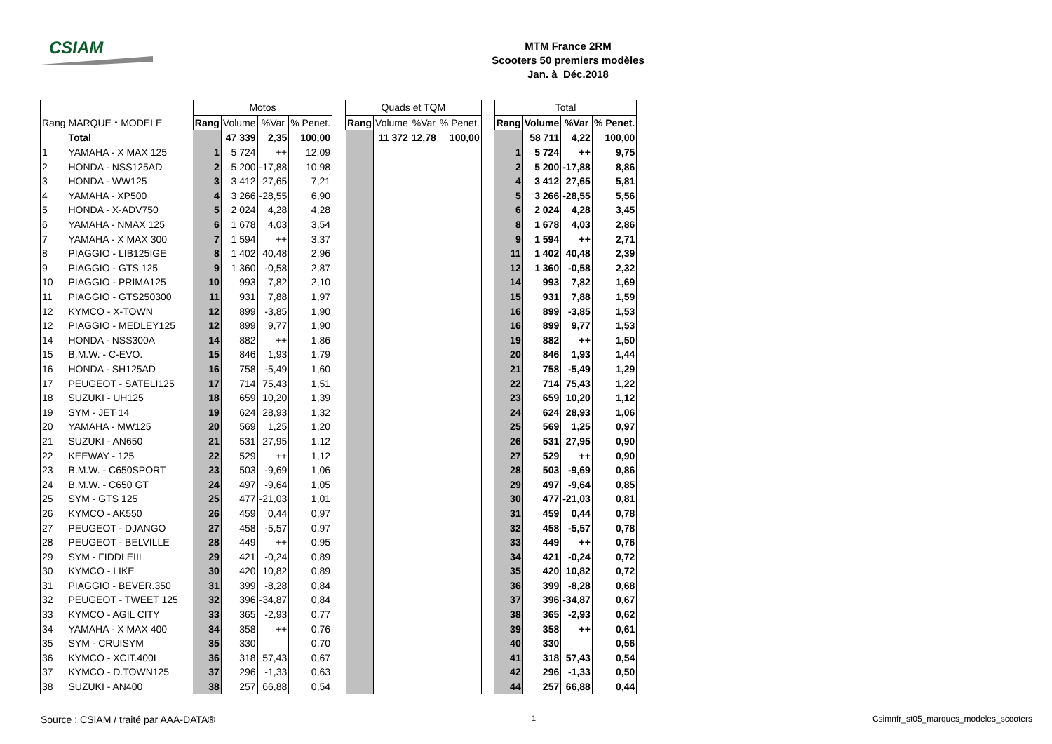CSIAM
MTM France 2RM
Scooters 50 premiers modèles
Jan. à Déc.2018
| | | | Motos | | | | | Quads et TQM | | | | | Total | | | |
| Rang | MARQUE * MODELE | | Rang | Volume | %Var | % Penet. | | Rang | Volume | %Var | % Penet. | | Rang | Volume | %Var | % Penet. |
| | Total | | | 47 339 | 2,35 | 100,00 | | | 11 372 | 12,78 | 100,00 | | | 58 711 | 4,22 | 100,00 |
| 1 | YAMAHA - X MAX 125 | | 1 | 5 724 | ++ | 12,09 | | | | | | | 1 | 5 724 | ++ | 9,75 |
| 2 | HONDA - NSS125AD | | 2 | 5 200 | -17,88 | 10,98 | | | | | | | 2 | 5 200 | -17,88 | 8,86 |
| 3 | HONDA - WW125 | | 3 | 3 412 | 27,65 | 7,21 | | | | | | | 4 | 3 412 | 27,65 | 5,81 |
| 4 | YAMAHA - XP500 | | 4 | 3 266 | -28,55 | 6,90 | | | | | | | 5 | 3 266 | -28,55 | 5,56 |
| 5 | HONDA - X-ADV750 | | 5 | 2 024 | 4,28 | 4,28 | | | | | | | 6 | 2 024 | 4,28 | 3,45 |
| 6 | YAMAHA - NMAX 125 | | 6 | 1 678 | 4,03 | 3,54 | | | | | | | 8 | 1 678 | 4,03 | 2,86 |
| 7 | YAMAHA - X MAX 300 | | 7 | 1 594 | ++ | 3,37 | | | | | | | 9 | 1 594 | ++ | 2,71 |
| 8 | PIAGGIO - LIB125IGE | | 8 | 1 402 | 40,48 | 2,96 | | | | | | | 11 | 1 402 | 40,48 | 2,39 |
| 9 | PIAGGIO - GTS 125 | | 9 | 1 360 | -0,58 | 2,87 | | | | | | | 12 | 1 360 | -0,58 | 2,32 |
| 10 | PIAGGIO - PRIMA125 | | 10 | 993 | 7,82 | 2,10 | | | | | | | 14 | 993 | 7,82 | 1,69 |
| 11 | PIAGGIO - GTS250300 | | 11 | 931 | 7,88 | 1,97 | | | | | | | 15 | 931 | 7,88 | 1,59 |
| 12 | KYMCO - X-TOWN | | 12 | 899 | -3,85 | 1,90 | | | | | | | 16 | 899 | -3,85 | 1,53 |
| 12 | PIAGGIO - MEDLEY125 | | 12 | 899 | 9,77 | 1,90 | | | | | | | 16 | 899 | 9,77 | 1,53 |
| 14 | HONDA - NSS300A | | 14 | 882 | ++ | 1,86 | | | | | | | 19 | 882 | ++ | 1,50 |
| 15 | B.M.W. - C-EVO. | | 15 | 846 | 1,93 | 1,79 | | | | | | | 20 | 846 | 1,93 | 1,44 |
| 16 | HONDA - SH125AD | | 16 | 758 | -5,49 | 1,60 | | | | | | | 21 | 758 | -5,49 | 1,29 |
| 17 | PEUGEOT - SATELI125 | | 17 | 714 | 75,43 | 1,51 | | | | | | | 22 | 714 | 75,43 | 1,22 |
| 18 | SUZUKI - UH125 | | 18 | 659 | 10,20 | 1,39 | | | | | | | 23 | 659 | 10,20 | 1,12 |
| 19 | SYM - JET 14 | | 19 | 624 | 28,93 | 1,32 | | | | | | | 24 | 624 | 28,93 | 1,06 |
| 20 | YAMAHA - MW125 | | 20 | 569 | 1,25 | 1,20 | | | | | | | 25 | 569 | 1,25 | 0,97 |
| 21 | SUZUKI - AN650 | | 21 | 531 | 27,95 | 1,12 | | | | | | | 26 | 531 | 27,95 | 0,90 |
| 22 | KEEWAY - 125 | | 22 | 529 | ++ | 1,12 | | | | | | | 27 | 529 | ++ | 0,90 |
| 23 | B.M.W. - C650SPORT | | 23 | 503 | -9,69 | 1,06 | | | | | | | 28 | 503 | -9,69 | 0,86 |
| 24 | B.M.W. - C650 GT | | 24 | 497 | -9,64 | 1,05 | | | | | | | 29 | 497 | -9,64 | 0,85 |
| 25 | SYM - GTS 125 | | 25 | 477 | -21,03 | 1,01 | | | | | | | 30 | 477 | -21,03 | 0,81 |
| 26 | KYMCO - AK550 | | 26 | 459 | 0,44 | 0,97 | | | | | | | 31 | 459 | 0,44 | 0,78 |
| 27 | PEUGEOT - DJANGO | | 27 | 458 | -5,57 | 0,97 | | | | | | | 32 | 458 | -5,57 | 0,78 |
| 28 | PEUGEOT - BELVILLE | | 28 | 449 | ++ | 0,95 | | | | | | | 33 | 449 | ++ | 0,76 |
| 29 | SYM - FIDDLEIII | | 29 | 421 | -0,24 | 0,89 | | | | | | | 34 | 421 | -0,24 | 0,72 |
| 30 | KYMCO - LIKE | | 30 | 420 | 10,82 | 0,89 | | | | | | | 35 | 420 | 10,82 | 0,72 |
| 31 | PIAGGIO - BEVER.350 | | 31 | 399 | -8,28 | 0,84 | | | | | | | 36 | 399 | -8,28 | 0,68 |
| 32 | PEUGEOT - TWEET 125 | | 32 | 396 | -34,87 | 0,84 | | | | | | | 37 | 396 | -34,87 | 0,67 |
| 33 | KYMCO - AGIL CITY | | 33 | 365 | -2,93 | 0,77 | | | | | | | 38 | 365 | -2,93 | 0,62 |
| 34 | YAMAHA - X MAX 400 | | 34 | 358 | ++ | 0,76 | | | | | | | 39 | 358 | ++ | 0,61 |
| 35 | SYM - CRUISYM | | 35 | 330 | | 0,70 | | | | | | | 40 | 330 | | 0,56 |
| 36 | KYMCO - XCIT.400I | | 36 | 318 | 57,43 | 0,67 | | | | | | | 41 | 318 | 57,43 | 0,54 |
| 37 | KYMCO - D.TOWN125 | | 37 | 296 | -1,33 | 0,63 | | | | | | | 42 | 296 | -1,33 | 0,50 |
| 38 | SUZUKI - AN400 | | 38 | 257 | 66,88 | 0,54 | | | | | | | 44 | 257 | 66,88 | 0,44 |
Source : CSIAM / traité par AAA-DATA®
1
Csimnfr_st05_marques_modeles_scooters